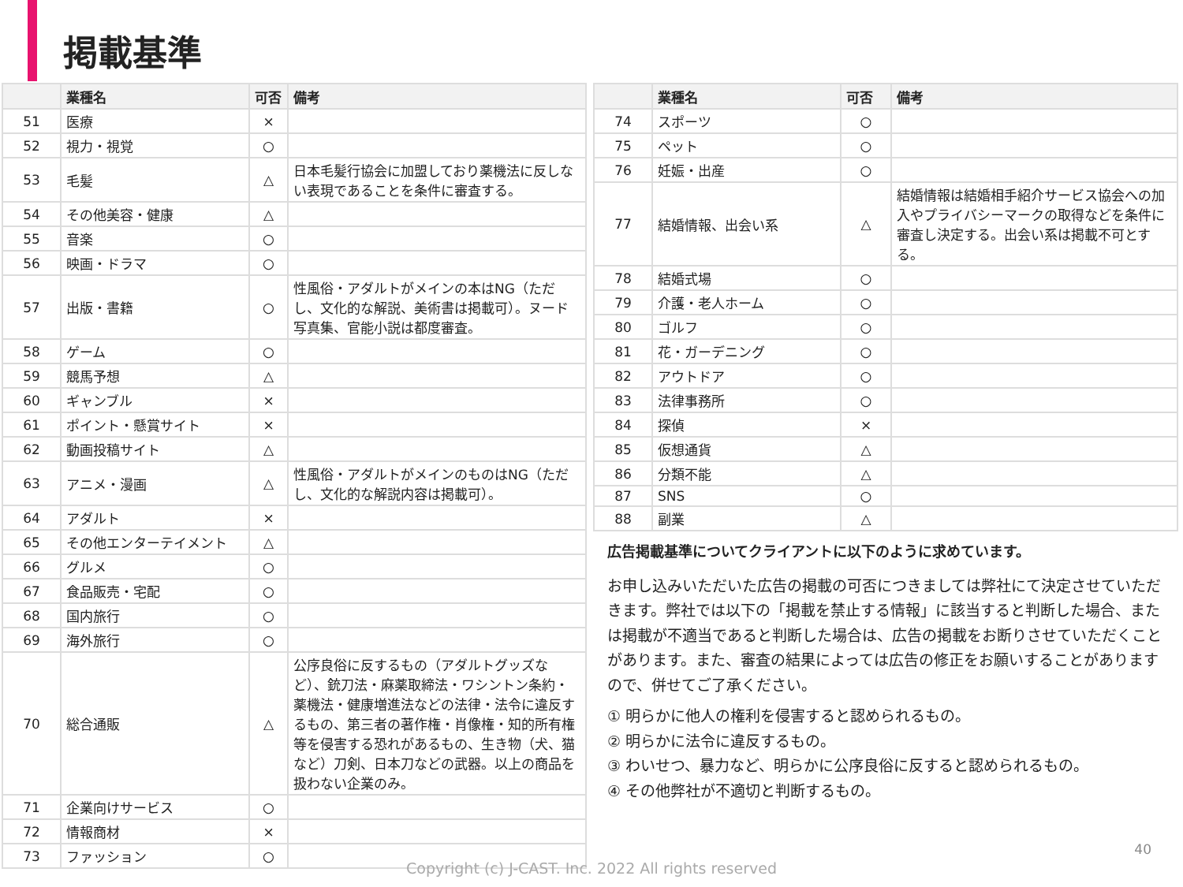掲載基準
| | 業種名 | 可否 | 備考 |
| --- | --- | --- | --- |
| 51 | 医療 | × | |
| 52 | 視力・視覚 | ○ | |
| 53 | 毛髪 | △ | 日本毛髪行協会に加盟しており薬機法に反しない表現であることを条件に審査する。 |
| 54 | その他美容・健康 | △ | |
| 55 | 音楽 | ○ | |
| 56 | 映画・ドラマ | ○ | |
| 57 | 出版・書籍 | ○ | 性風俗・アダルトがメインの本はNG（ただし、文化的な解説、美術書は掲載可）。ヌード写真集、官能小説は都度審査。 |
| 58 | ゲーム | ○ | |
| 59 | 競馬予想 | △ | |
| 60 | ギャンブル | × | |
| 61 | ポイント・懸賞サイト | × | |
| 62 | 動画投稿サイト | △ | |
| 63 | アニメ・漫画 | △ | 性風俗・アダルトがメインのものはNG（ただし、文化的な解説内容は掲載可）。 |
| 64 | アダルト | × | |
| 65 | その他エンターテイメント | △ | |
| 66 | グルメ | ○ | |
| 67 | 食品販売・宅配 | ○ | |
| 68 | 国内旅行 | ○ | |
| 69 | 海外旅行 | ○ | |
| 70 | 総合通販 | △ | 公序良俗に反するもの（アダルトグッズなど）、銃刀法・麻薬取締法・ワシントン条約・薬機法・健康増進法などの法律・法令に違反するもの、第三者の著作権・肖像権・知的所有権等を侵害する恐れがあるもの、生き物（犬、猫など）刀剣、日本刀などの武器。以上の商品を扱わない企業のみ。 |
| 71 | 企業向けサービス | ○ | |
| 72 | 情報商材 | × | |
| 73 | ファッション | ○ | |
| | 業種名 | 可否 | 備考 |
| --- | --- | --- | --- |
| 74 | スポーツ | ○ | |
| 75 | ペット | ○ | |
| 76 | 妊娠・出産 | ○ | |
| 77 | 結婚情報、出会い系 | △ | 結婚情報は結婚相手紹介サービス協会への加入やプライバシーマークの取得などを条件に審査し決定する。出会い系は掲載不可とする。 |
| 78 | 結婚式場 | ○ | |
| 79 | 介護・老人ホーム | ○ | |
| 80 | ゴルフ | ○ | |
| 81 | 花・ガーデニング | ○ | |
| 82 | アウトドア | ○ | |
| 83 | 法律事務所 | ○ | |
| 84 | 探偵 | × | |
| 85 | 仮想通貨 | △ | |
| 86 | 分類不能 | △ | |
| 87 | SNS | ○ | |
| 88 | 副業 | △ | |
広告掲載基準についてクライアントに以下のように求めています。
お申し込みいただいた広告の掲載の可否につきましては弊社にて決定させていただきます。弊社では以下の「掲載を禁止する情報」に該当すると判断した場合、または掲載が不適当であると判断した場合は、広告の掲載をお断りさせていただくことがあります。また、審査の結果によっては広告の修正をお願いすることがありますので、併せてご了承ください。
① 明らかに他人の権利を侵害すると認められるもの。
② 明らかに法令に違反するもの。
③ わいせつ、暴力など、明らかに公序良俗に反すると認められるもの。
④ その他弊社が不適切と判断するもの。
40
Copyright (c) J-CAST. Inc. 2022 All rights reserved